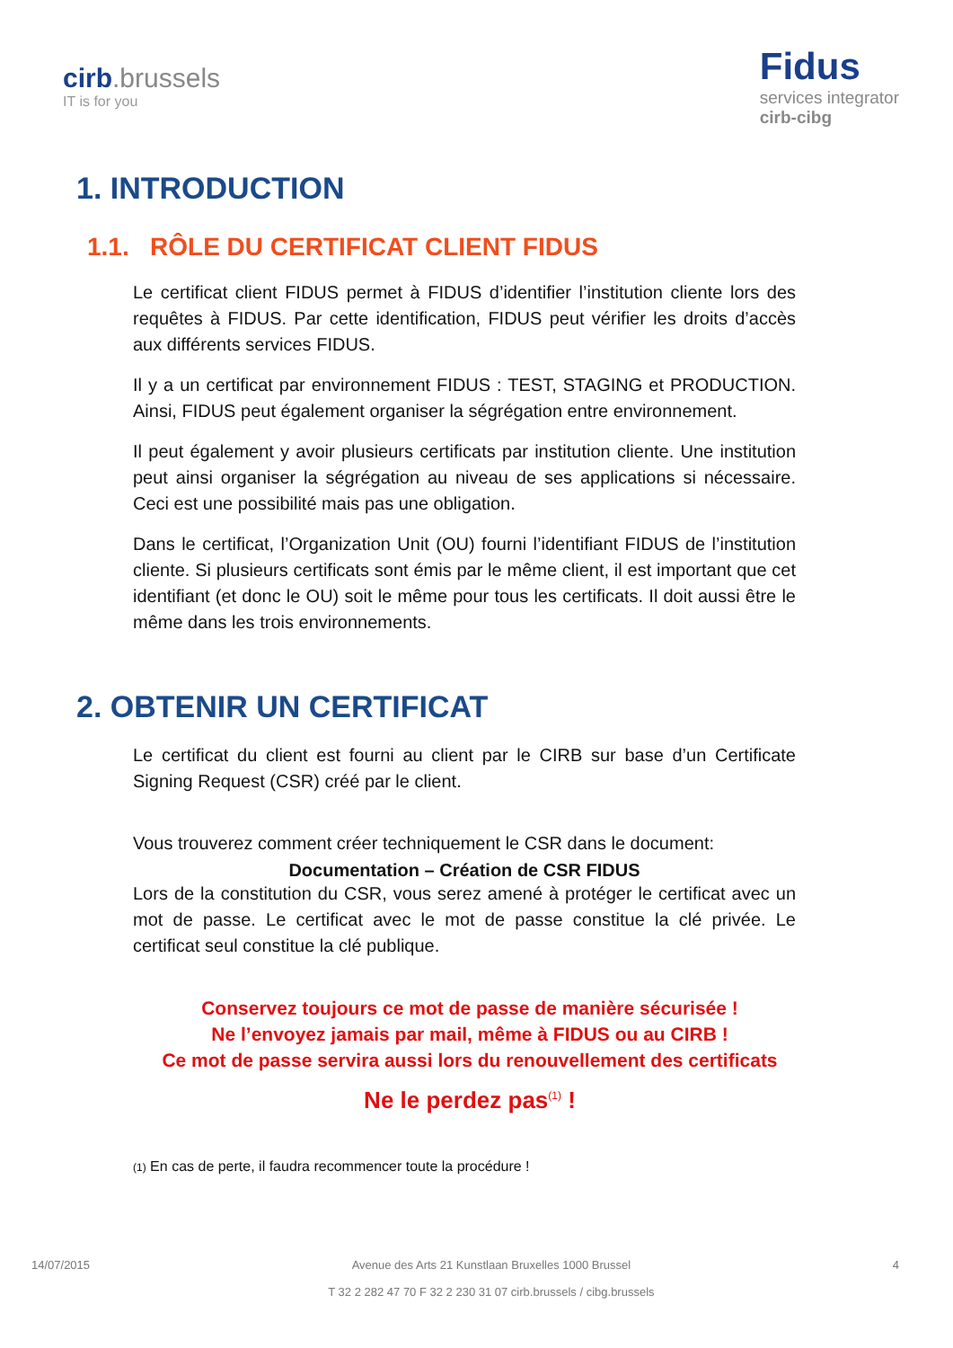cirb.brussels
IT is for you
Fidus
services integrator
cirb-cibg
1. INTRODUCTION
1.1. RÔLE DU CERTIFICAT CLIENT FIDUS
Le certificat client FIDUS permet à FIDUS d’identifier l’institution cliente lors des requêtes à FIDUS. Par cette identification, FIDUS peut vérifier les droits d’accès aux différents services FIDUS.
Il y a un certificat par environnement FIDUS : TEST, STAGING et PRODUCTION. Ainsi, FIDUS peut également organiser la ségrégation entre environnement.
Il peut également y avoir plusieurs certificats par institution cliente. Une institution peut ainsi organiser la ségrégation au niveau de ses applications si nécessaire. Ceci est une possibilité mais pas une obligation.
Dans le certificat, l’Organization Unit (OU) fourni l’identifiant FIDUS de l’institution cliente. Si plusieurs certificats sont émis par le même client, il est important que cet identifiant (et donc le OU) soit le même pour tous les certificats. Il doit aussi être le même dans les trois environnements.
2. OBTENIR UN CERTIFICAT
Le certificat du client est fourni au client par le CIRB sur base d’un Certificate Signing Request (CSR) créé par le client.
Vous trouverez comment créer techniquement le CSR dans le document:
Documentation – Création de CSR FIDUS
Lors de la constitution du CSR, vous serez amené à protéger le certificat avec un mot de passe. Le certificat avec le mot de passe constitue la clé privée. Le certificat seul constitue la clé publique.
Conservez toujours ce mot de passe de manière sécurisée !
Ne l’envoyez jamais par mail, même à FIDUS ou au CIRB !
Ce mot de passe servira aussi lors du renouvellement des certificats
Ne le perdez pas<sup>(1)</sup> !
(1) En cas de perte, il faudra recommencer toute la procédure !
14/07/2015 Avenue des Arts 21 Kunstlaan Bruxelles 1000 Brussel
T 32 2 282 47 70 F 32 2 230 31 07 cirb.brussels / cibg.brussels
4